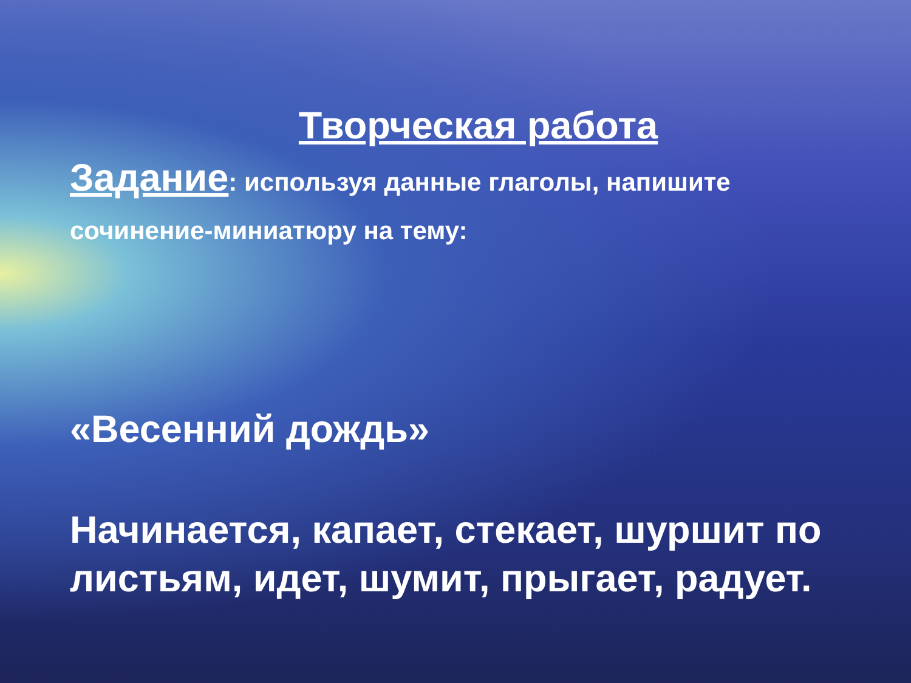Творческая работа
Задание: используя данные глаголы, напишите сочинение-миниатюру на тему:
«Весенний дождь»
Начинается, капает, стекает, шуршит по листьям, идет, шумит, прыгает, радует.